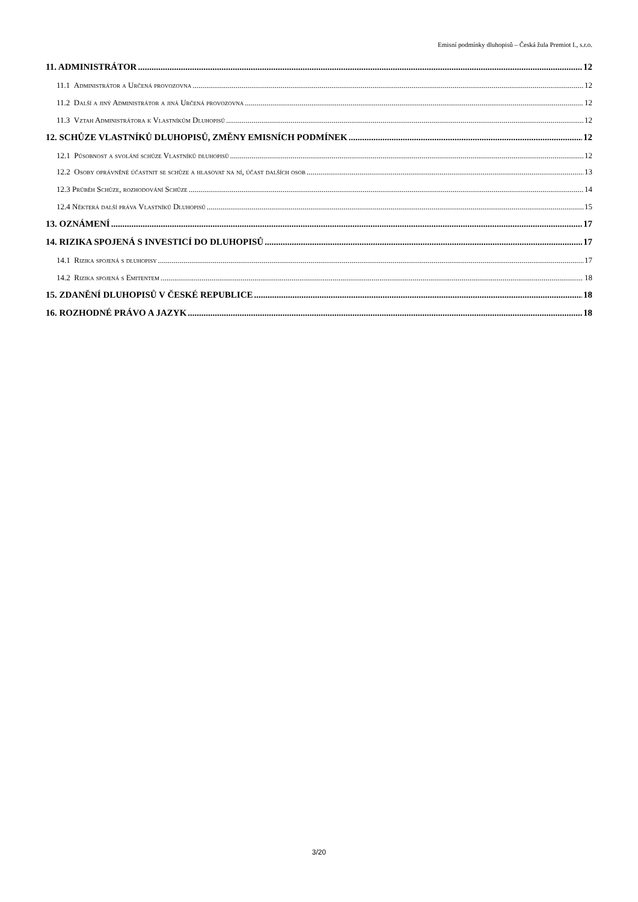Emisní podmínky dluhopisů – Česká žula Premiot I., s.r.o.
11. ADMINISTRÁTOR 12
11.1 Administrátor a Určená provozovna 12
11.2 Další a jiný Administrátor a jiná Určená provozovna 12
11.3 Vztah Administrátora k Vlastníkům Dluhopisů 12
12. SCHŮZE VLASTNÍKŮ DLUHOPISŮ, ZMĚNY EMISNÍCH PODMÍNEK 12
12.1 Působnost a svolání schůze Vlastníků dluhopisů 12
12.2 Osoby oprávněné účastnit se schůze a hlasovat na ní, účast dalších osob 13
12.3 Průběh Schůze, rozhodování Schůze 14
12.4 Některá další práva Vlastníků Dluhopisů 15
13. OZNÁMENÍ 17
14. RIZIKA SPOJENÁ S INVESTICÍ DO DLUHOPISŮ 17
14.1 Rizika spojená s dluhopisy 17
14.2 Rizika spojená s Emitentem 18
15. ZDANĚNÍ DLUHOPISŮ V ČESKÉ REPUBLICE 18
16. ROZHODNÉ PRÁVO A JAZYK 18
3/20